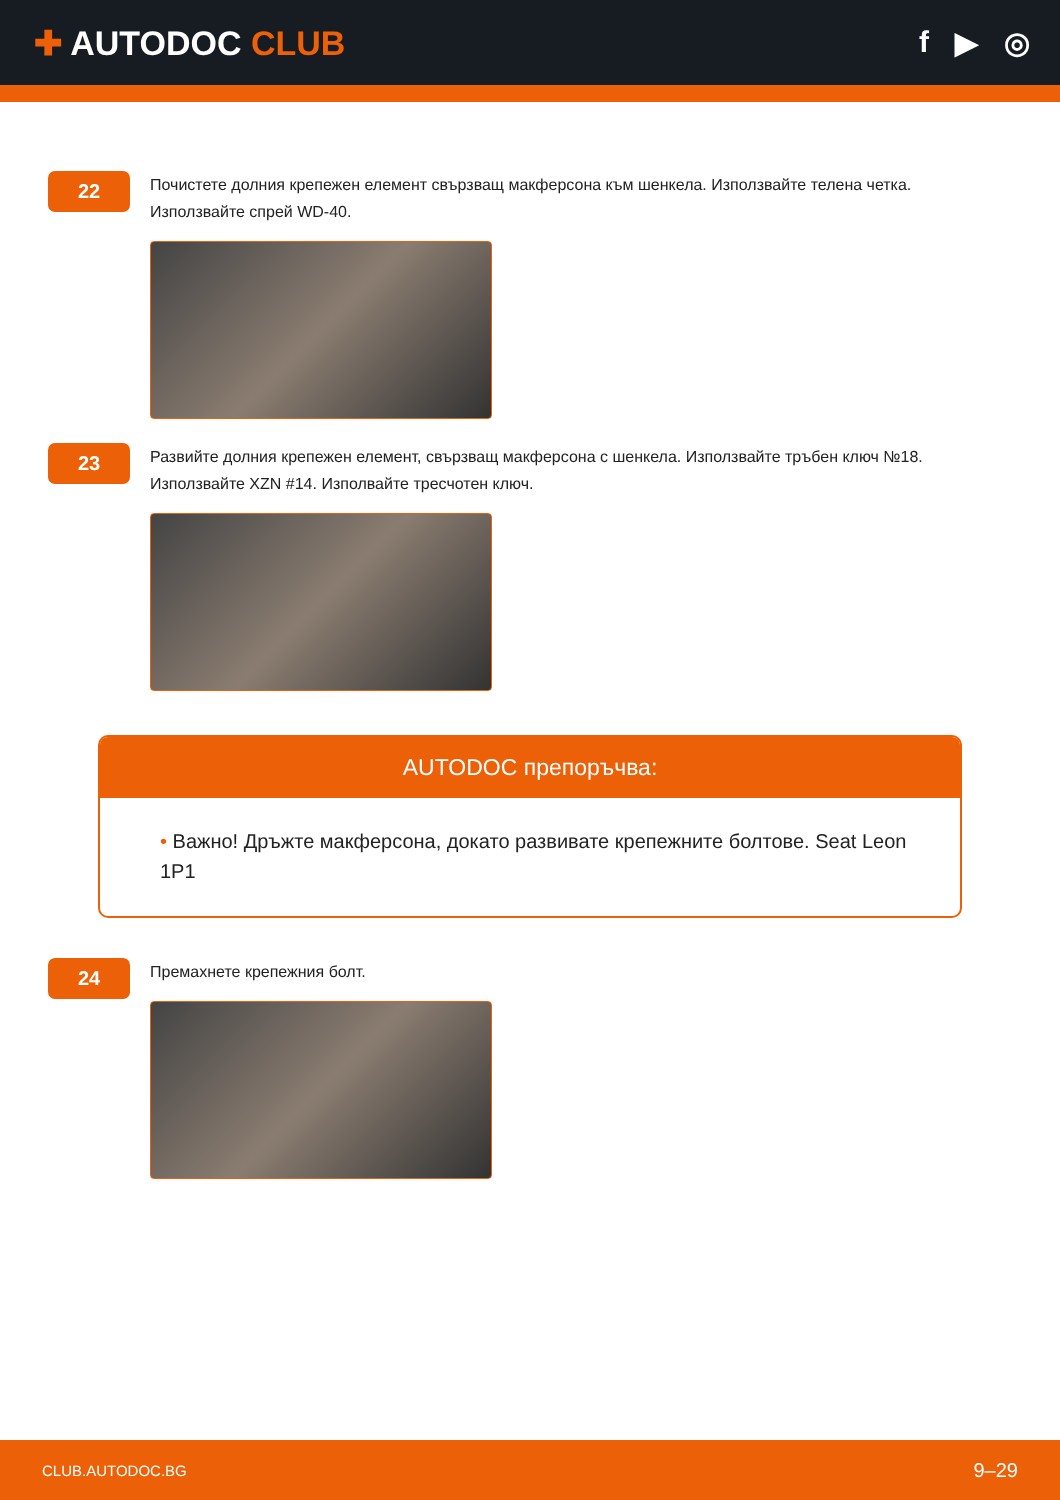✚ AUTODOC CLUB f ▶ ◎
22
Почистете долния крепежен елемент свързващ макферсона към шенкела. Използвайте телена четка. Използвайте спрей WD-40.
23
Развийте долния крепежен елемент, свързващ макферсона с шенкела. Използвайте тръбен ключ №18. Използвайте XZN #14. Изполвайте тресчотен ключ.
AUTODOC препоръчва:
• Важно! Дръжте макферсона, докато развивате крепежните болтове. Seat Leon 1P1
24
Премахнете крепежния болт.
CLUB.AUTODOC.BG 9–29